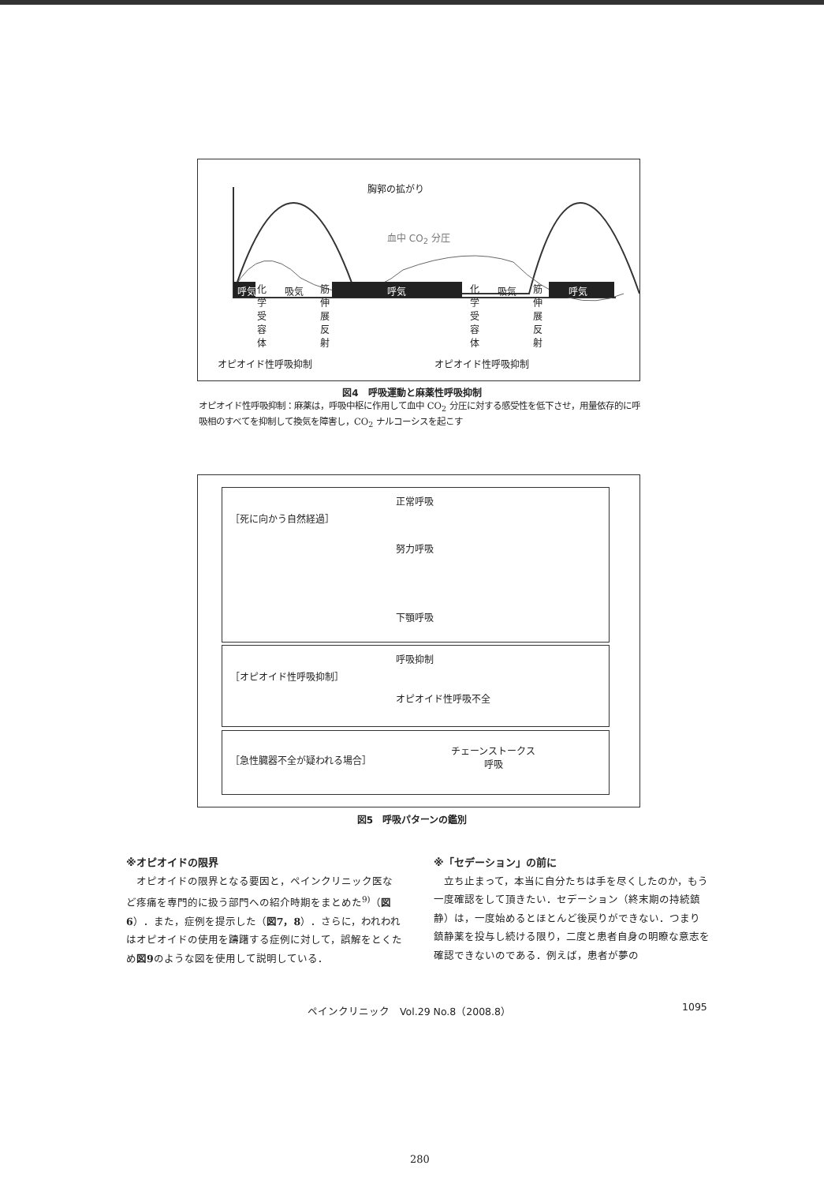胸郭の拡がり
血中 CO<sub>2</sub> 分圧
呼気 吸気 呼気 吸気 呼気
化学受容体
筋伸展反射
化学受容体
筋伸展反射
オピオイド性呼吸抑制 オピオイド性呼吸抑制
図4　呼吸運動と麻薬性呼吸抑制
オピオイド性呼吸抑制：麻薬は，呼吸中枢に作用して血中 CO<sub>2</sub> 分圧に対する感受性を低下させ，用量依存的に呼吸相のすべてを抑制して換気を障害し，CO<sub>2</sub> ナルコーシスを起こす
［死に向かう自然経過］
正常呼吸
努力呼吸
下顎呼吸
［オピオイド性呼吸抑制］
呼吸抑制
オピオイド性呼吸不全
［急性臓器不全が疑われる場合］
チェーンストークス
呼吸
図5　呼吸パターンの鑑別
※オピオイドの限界
　オピオイドの限界となる要因と，ペインクリニック医など疼痛を専門的に扱う部門への紹介時期をまとめた<sup>9)</sup>（図6）．また，症例を提示した（図7，8）．さらに，われわれはオピオイドの使用を躊躇する症例に対して，誤解をとくため図9のような図を使用して説明している．
※「セデーション」の前に
　立ち止まって，本当に自分たちは手を尽くしたのか，もう一度確認をして頂きたい．セデーション（終末期の持続鎮静）は，一度始めるとほとんど後戻りができない．つまり鎮静薬を投与し続ける限り，二度と患者自身の明瞭な意志を確認できないのである．例えば，患者が夢の
ペインクリニック　Vol.29 No.8（2008.8）
1095
280